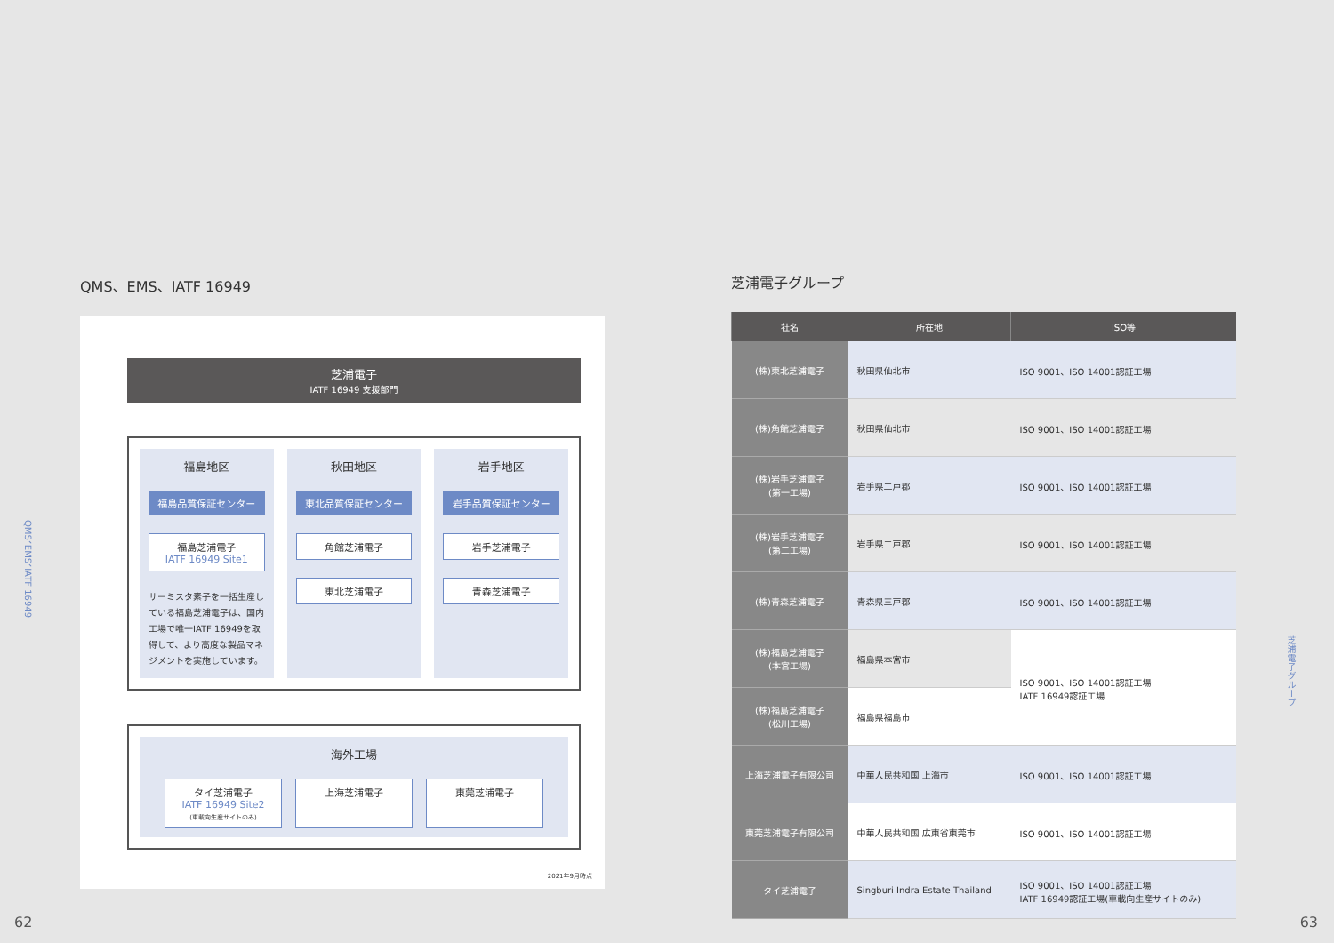QMS、EMS、IATF 16949
芝浦電子
IATF 16949 支援部門
福島地区
福島品質保証センター
福島芝浦電子
IATF 16949 Site1
サーミスタ素子を一括生産している福島芝浦電子は、国内工場で唯一IATF 16949を取得して、より高度な製品マネジメントを実施しています。
秋田地区
東北品質保証センター
角館芝浦電子
東北芝浦電子
岩手地区
岩手品質保証センター
岩手芝浦電子
青森芝浦電子
海外工場
タイ芝浦電子
IATF 16949 Site2
(車載向生産サイトのみ)
上海芝浦電子 東莞芝浦電子
2021年9月時点
芝浦電子グループ
| 社名 | 所在地 | ISO等 |
| --- | --- | --- |
| (株)東北芝浦電子 | 秋田県仙北市 | ISO 9001、ISO 14001認証工場 |
| (株)角館芝浦電子 | 秋田県仙北市 | ISO 9001、ISO 14001認証工場 |
| (株)岩手芝浦電子 (第一工場) | 岩手県二戸郡 | ISO 9001、ISO 14001認証工場 |
| (株)岩手芝浦電子 (第二工場) | 岩手県二戸郡 | ISO 9001、ISO 14001認証工場 |
| (株)青森芝浦電子 | 青森県三戸郡 | ISO 9001、ISO 14001認証工場 |
| (株)福島芝浦電子 (本宮工場) | 福島県本宮市 | ISO 9001、ISO 14001認証工場 IATF 16949認証工場 |
| (株)福島芝浦電子 (松川工場) | 福島県福島市 | |
| 上海芝浦電子有限公司 | 中華人民共和国 上海市 | ISO 9001、ISO 14001認証工場 |
| 東莞芝浦電子有限公司 | 中華人民共和国 広東省東莞市 | ISO 9001、ISO 14001認証工場 |
| タイ芝浦電子 | Singburi Indra Estate Thailand | ISO 9001、ISO 14001認証工場 IATF 16949認証工場(車載向生産サイトのみ) |
QMS、EMS、IATF 16949
芝浦電子グループ
62 63